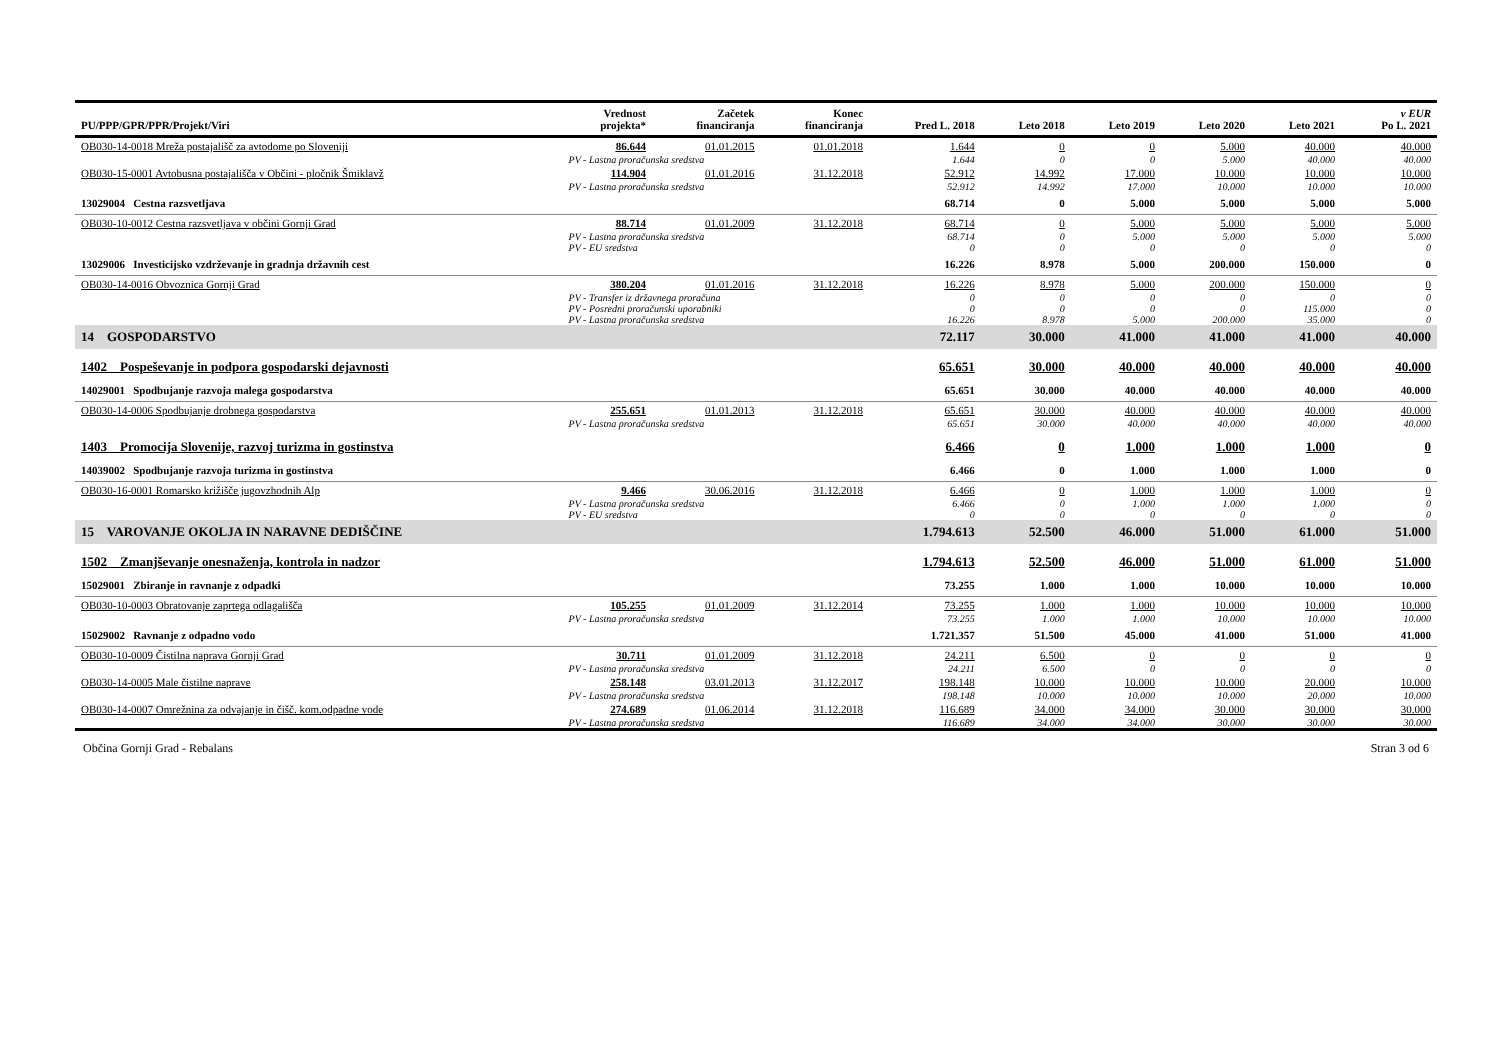| PU/PPP/GPR/PPR/Projekt/Viri | | Vrednost projekta* | Začetek financiranja | Konec financiranja | Pred L. 2018 | Leto 2018 | Leto 2019 | Leto 2020 | Leto 2021 | v EUR Po L. 2021 |
| --- | --- | --- | --- | --- | --- | --- | --- | --- | --- | --- |
| OB030-14-0018 Mreža postajališč za avtodome po Sloveniji | | 86.644 | 01.01.2015 | 01.01.2018 | 1.644 | 0 | 0 | 5.000 | 40.000 | 40.000 |
| | PV - Lastna proračunska sredstva | | | | 1.644 | 0 | 0 | 5.000 | 40.000 | 40.000 |
| OB030-15-0001 Avtobusna postajališča v Občini - pločnik Šmiklavž | | 114.904 | 01.01.2016 | 31.12.2018 | 52.912 | 14.992 | 17.000 | 10.000 | 10.000 | 10.000 |
| | PV - Lastna proračunska sredstva | | | | 52.912 | 14.992 | 17.000 | 10.000 | 10.000 | 10.000 |
| 13029004 Cestna razsvetljava | | | | | 68.714 | 0 | 5.000 | 5.000 | 5.000 | 5.000 |
| OB030-10-0012 Cestna razsvetljava v občini Gornji Grad | | 88.714 | 01.01.2009 | 31.12.2018 | 68.714 | 0 | 5.000 | 5.000 | 5.000 | 5.000 |
| | PV - Lastna proračunska sredstva | | | | 68.714 | 0 | 5.000 | 5.000 | 5.000 | 5.000 |
| | PV - EU sredstva | | | | 0 | 0 | 0 | 0 | 0 | 0 |
| 13029006 Investicijsko vzdrževanje in gradnja državnih cest | | | | | 16.226 | 8.978 | 5.000 | 200.000 | 150.000 | 0 |
| OB030-14-0016 Obvoznica Gornji Grad | | 380.204 | 01.01.2016 | 31.12.2018 | 16.226 | 8.978 | 5.000 | 200.000 | 150.000 | 0 |
| | PV - Transfer iz državnega proračuna | | | | 0 | 0 | 0 | 0 | 0 | 0 |
| | PV - Posredni proračunski uporabniki | | | | 0 | 0 | 0 | 0 | 115.000 | 0 |
| | PV - Lastna proračunska sredstva | | | | 16.226 | 8.978 | 5.000 | 200.000 | 35.000 | 0 |
| 14 GOSPODARSTVO | | | | | 72.117 | 30.000 | 41.000 | 41.000 | 41.000 | 40.000 |
| 1402 Pospeševanje in podpora gospodarski dejavnosti | | | | | 65.651 | 30.000 | 40.000 | 40.000 | 40.000 | 40.000 |
| 14029001 Spodbujanje razvoja malega gospodarstva | | | | | 65.651 | 30.000 | 40.000 | 40.000 | 40.000 | 40.000 |
| OB030-14-0006 Spodbujanje drobnega gospodarstva | | 255.651 | 01.01.2013 | 31.12.2018 | 65.651 | 30.000 | 40.000 | 40.000 | 40.000 | 40.000 |
| | PV - Lastna proračunska sredstva | | | | 65.651 | 30.000 | 40.000 | 40.000 | 40.000 | 40.000 |
| 1403 Promocija Slovenije, razvoj turizma in gostinstva | | | | | 6.466 | 0 | 1.000 | 1.000 | 1.000 | 0 |
| 14039002 Spodbujanje razvoja turizma in gostinstva | | | | | 6.466 | 0 | 1.000 | 1.000 | 1.000 | 0 |
| OB030-16-0001 Romarsko križišče jugovzhodnih Alp | | 9.466 | 30.06.2016 | 31.12.2018 | 6.466 | 0 | 1.000 | 1.000 | 1.000 | 0 |
| | PV - Lastna proračunska sredstva | | | | 6.466 | 0 | 1.000 | 1.000 | 1.000 | 0 |
| | PV - EU sredstva | | | | 0 | 0 | 0 | 0 | 0 | 0 |
| 15 VAROVANJE OKOLJA IN NARAVNE DEDIŠČINE | | | | | 1.794.613 | 52.500 | 46.000 | 51.000 | 61.000 | 51.000 |
| 1502 Zmanjševanje onesnaženja, kontrola in nadzor | | | | | 1.794.613 | 52.500 | 46.000 | 51.000 | 61.000 | 51.000 |
| 15029001 Zbiranje in ravnanje z odpadki | | | | | 73.255 | 1.000 | 1.000 | 10.000 | 10.000 | 10.000 |
| OB030-10-0003 Obratovanje zaprtega odlagališča | | 105.255 | 01.01.2009 | 31.12.2014 | 73.255 | 1.000 | 1.000 | 10.000 | 10.000 | 10.000 |
| | PV - Lastna proračunska sredstva | | | | 73.255 | 1.000 | 1.000 | 10.000 | 10.000 | 10.000 |
| 15029002 Ravnanje z odpadno vodo | | | | | 1.721.357 | 51.500 | 45.000 | 41.000 | 51.000 | 41.000 |
| OB030-10-0009 Čistilna naprava Gornji Grad | | 30.711 | 01.01.2009 | 31.12.2018 | 24.211 | 6.500 | 0 | 0 | 0 | 0 |
| | PV - Lastna proračunska sredstva | | | | 24.211 | 6.500 | 0 | 0 | 0 | 0 |
| OB030-14-0005 Male čistilne naprave | | 258.148 | 03.01.2013 | 31.12.2017 | 198.148 | 10.000 | 10.000 | 10.000 | 20.000 | 10.000 |
| | PV - Lastna proračunska sredstva | | | | 198.148 | 10.000 | 10.000 | 10.000 | 20.000 | 10.000 |
| OB030-14-0007 Omrežnina za odvajanje in čišč. kom.odpadne vode | | 274.689 | 01.06.2014 | 31.12.2018 | 116.689 | 34.000 | 34.000 | 30.000 | 30.000 | 30.000 |
| | PV - Lastna proračunska sredstva | | | | 116.689 | 34.000 | 34.000 | 30.000 | 30.000 | 30.000 |
Občina Gornji Grad - Rebalans Stran 3 od 6